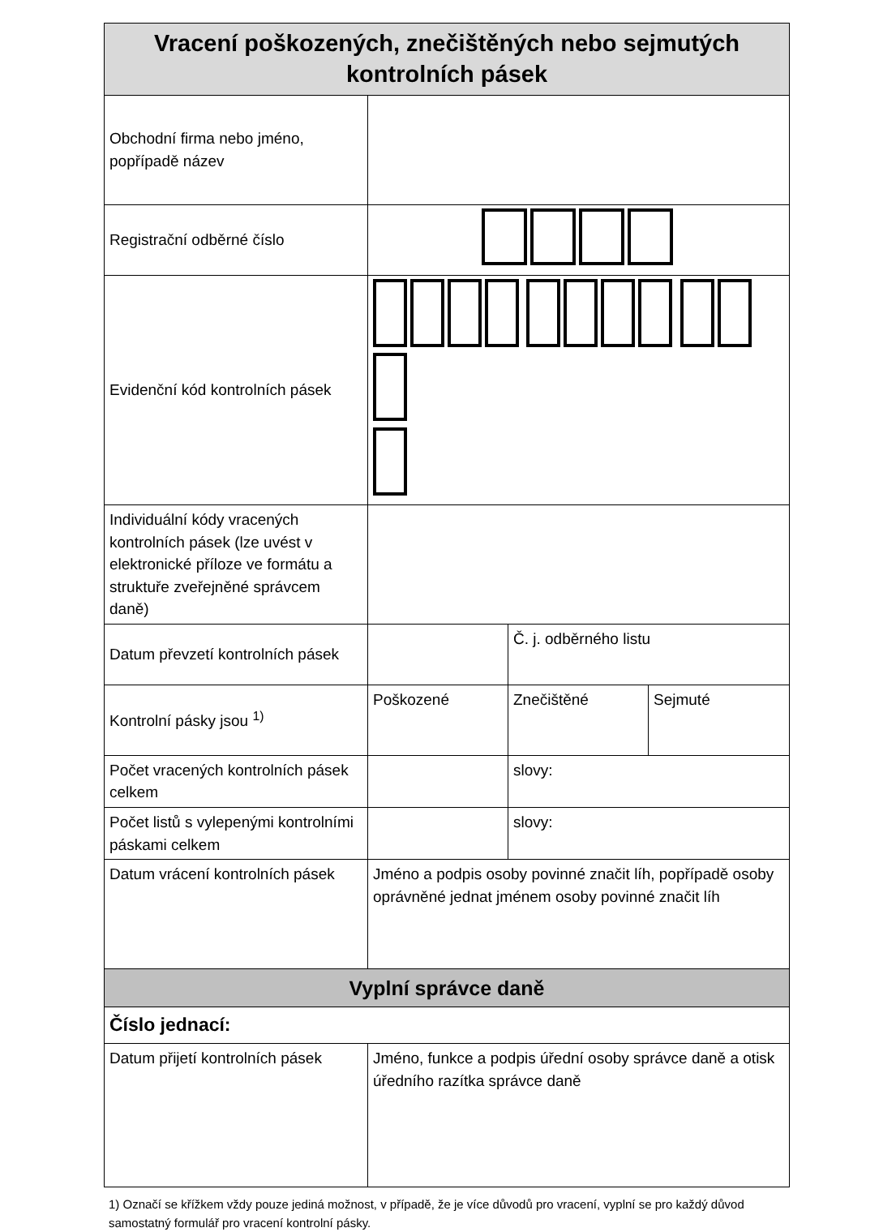| Vracení poškozených, znečištěných nebo sejmutých kontrolních pásek | | | |
| --- | --- | --- | --- |
| Obchodní firma nebo jméno, popřípadě název | | | |
| Registrační odběrné číslo | | | |
| Evidenční kód kontrolních pásek | | | |
| Individuální kódy vracených kontrolních pásek (lze uvést v elektronické příloze ve formátu a struktuře zveřejněné správcem daně) | | | |
| Datum převzetí kontrolních pásek | | Č. j. odběrného listu | |
| Kontrolní pásky jsou <sup>1)</sup> | Poškozené | Znečištěné | Sejmuté |
| Počet vracených kontrolních pásek celkem | | slovy: | |
| Počet listů s vylepenými kontrolními páskami celkem | | slovy: | |
| Datum vrácení kontrolních pásek | Jméno a podpis osoby povinné značit líh, popřípadě osoby oprávněné jednat jménem osoby povinné značit líh | | |
| Vyplní správce daně | | | |
| Číslo jednací: | | | |
| Datum přijetí kontrolních pásek | Jméno, funkce a podpis úřední osoby správce daně a otisk úředního razítka správce daně | | |
1) Označí se křížkem vždy pouze jediná možnost, v případě, že je více důvodů pro vracení, vyplní se pro každý důvod samostatný formulář pro vracení kontrolní pásky.